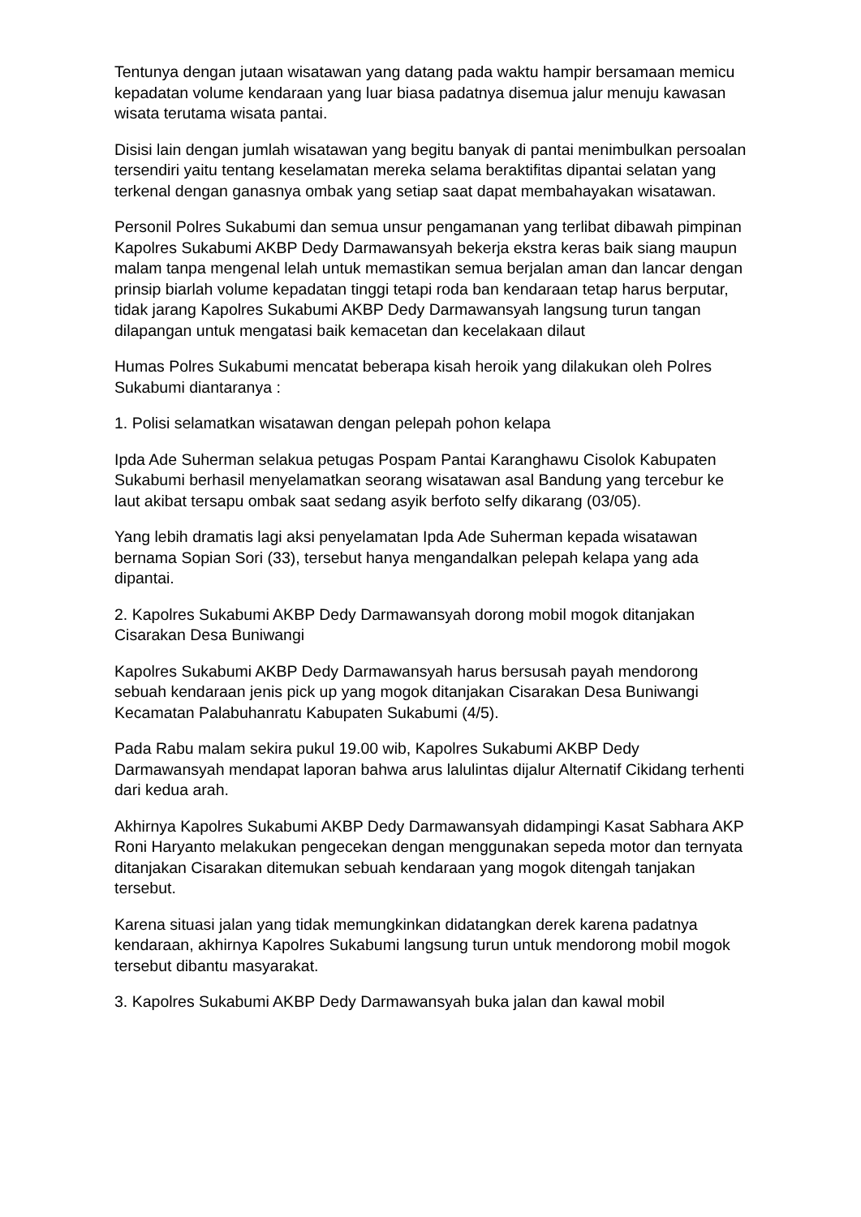Tentunya dengan jutaan wisatawan yang datang pada waktu hampir bersamaan memicu kepadatan volume kendaraan yang luar biasa padatnya disemua jalur menuju kawasan wisata terutama wisata pantai.
Disisi lain dengan jumlah wisatawan yang begitu banyak di pantai menimbulkan persoalan tersendiri yaitu tentang keselamatan mereka selama beraktifitas dipantai selatan yang terkenal dengan ganasnya ombak yang setiap saat dapat membahayakan wisatawan.
Personil Polres Sukabumi dan semua unsur pengamanan yang terlibat dibawah pimpinan Kapolres Sukabumi AKBP Dedy Darmawansyah bekerja ekstra keras baik siang maupun malam tanpa mengenal lelah untuk memastikan semua berjalan aman dan lancar dengan prinsip biarlah volume kepadatan tinggi tetapi roda ban kendaraan tetap harus berputar, tidak jarang Kapolres Sukabumi AKBP Dedy Darmawansyah langsung turun tangan dilapangan untuk mengatasi baik kemacetan dan kecelakaan dilaut
Humas Polres Sukabumi mencatat beberapa kisah heroik yang dilakukan oleh Polres Sukabumi diantaranya :
1. Polisi selamatkan wisatawan dengan pelepah pohon kelapa
Ipda Ade Suherman selakua petugas Pospam Pantai Karanghawu Cisolok Kabupaten Sukabumi berhasil menyelamatkan seorang wisatawan asal Bandung yang tercebur ke laut akibat tersapu ombak saat sedang asyik berfoto selfy dikarang (03/05).
Yang lebih dramatis lagi aksi penyelamatan Ipda Ade Suherman kepada wisatawan bernama Sopian Sori (33), tersebut hanya mengandalkan pelepah kelapa yang ada dipantai.
2. Kapolres Sukabumi AKBP Dedy Darmawansyah dorong mobil mogok ditanjakan Cisarakan Desa Buniwangi
Kapolres Sukabumi AKBP Dedy Darmawansyah harus bersusah payah mendorong sebuah kendaraan jenis pick up yang mogok ditanjakan Cisarakan Desa Buniwangi Kecamatan Palabuhanratu Kabupaten Sukabumi (4/5).
Pada Rabu malam sekira pukul 19.00 wib, Kapolres Sukabumi AKBP Dedy Darmawansyah mendapat laporan bahwa arus lalulintas dijalur Alternatif Cikidang terhenti dari kedua arah.
Akhirnya Kapolres Sukabumi AKBP Dedy Darmawansyah didampingi Kasat Sabhara AKP Roni Haryanto melakukan pengecekan dengan menggunakan sepeda motor dan ternyata ditanjakan Cisarakan ditemukan sebuah kendaraan yang mogok ditengah tanjakan tersebut.
Karena situasi jalan yang tidak memungkinkan didatangkan derek karena padatnya kendaraan, akhirnya Kapolres Sukabumi langsung turun untuk mendorong mobil mogok tersebut dibantu masyarakat.
3. Kapolres Sukabumi AKBP Dedy Darmawansyah buka jalan dan kawal mobil